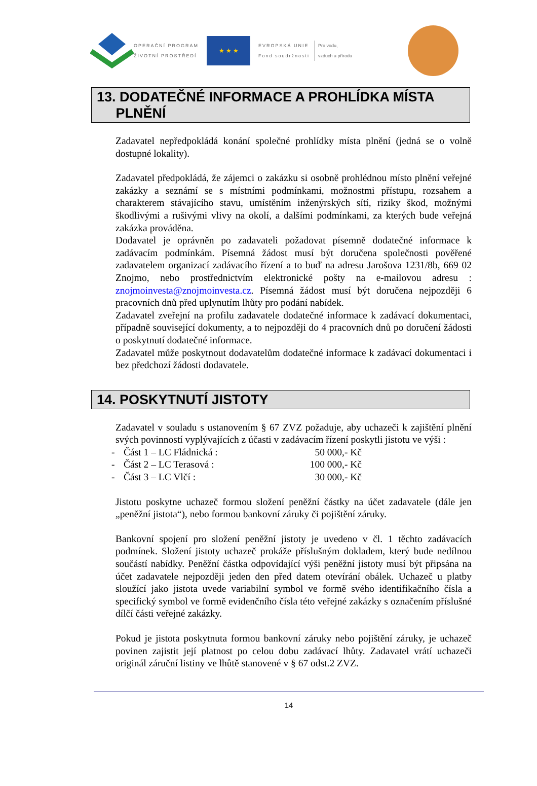OPERAČNÍ PROGRAM
ŽIVOTNÍ PROSTŘEDÍ
★ ★ ★
EVROPSKÁ UNIE
Fond soudržnosti
Pro vodu,
vzduch a přírodu
13. DODATEČNÉ INFORMACE A PROHLÍDKA MÍSTA
PLNĚNÍ
Zadavatel nepředpokládá konání společné prohlídky místa plnění (jedná se o volně dostupné lokality).
Zadavatel předpokládá, že zájemci o zakázku si osobně prohlédnou místo plnění veřejné zakázky a seznámí se s místními podmínkami, možnostmi přístupu, rozsahem a charakterem stávajícího stavu, umístěním inženýrských sítí, riziky škod, možnými škodlivými a rušivými vlivy na okolí, a dalšími podmínkami, za kterých bude veřejná zakázka prováděna.
Dodavatel je oprávněn po zadavateli požadovat písemně dodatečné informace k zadávacím podmínkám. Písemná žádost musí být doručena společnosti pověřené zadavatelem organizací zadávacího řízení a to buď na adresu Jarošova 1231/8b, 669 02 Znojmo, nebo prostřednictvím elektronické pošty na e-mailovou adresu : znojmoinvesta@znojmoinvesta.cz. Písemná žádost musí být doručena nejpozději 6 pracovních dnů před uplynutím lhůty pro podání nabídek.
Zadavatel zveřejní na profilu zadavatele dodatečné informace k zadávací dokumentaci, případně související dokumenty, a to nejpozději do 4 pracovních dnů po doručení žádosti o poskytnutí dodatečné informace.
Zadavatel může poskytnout dodavatelům dodatečné informace k zadávací dokumentaci i bez předchozí žádosti dodavatele.
14. POSKYTNUTÍ JISTOTY
Zadavatel v souladu s ustanovením § 67 ZVZ požaduje, aby uchazeči k zajištění plnění svých povinností vyplývajících z účasti v zadávacím řízení poskytli jistotu ve výši :
- Část 1 – LC Fládnická : 50 000,- Kč
- Část 2 – LC Terasová : 100 000,- Kč
- Část 3 – LC Vlčí : 30 000,- Kč
Jistotu poskytne uchazeč formou složení peněžní částky na účet zadavatele (dále jen „peněžní jistota“), nebo formou bankovní záruky či pojištění záruky.
Bankovní spojení pro složení peněžní jistoty je uvedeno v čl. 1 těchto zadávacích podmínek. Složení jistoty uchazeč prokáže příslušným dokladem, který bude nedílnou součástí nabídky. Peněžní částka odpovídající výši peněžní jistoty musí být připsána na účet zadavatele nejpozději jeden den před datem otevírání obálek. Uchazeč u platby sloužící jako jistota uvede variabilní symbol ve formě svého identifikačního čísla a specifický symbol ve formě evidenčního čísla této veřejné zakázky s označením příslušné dílčí části veřejné zakázky.
Pokud je jistota poskytnuta formou bankovní záruky nebo pojištění záruky, je uchazeč povinen zajistit její platnost po celou dobu zadávací lhůty. Zadavatel vrátí uchazeči originál záruční listiny ve lhůtě stanovené v § 67 odst.2 ZVZ.
14